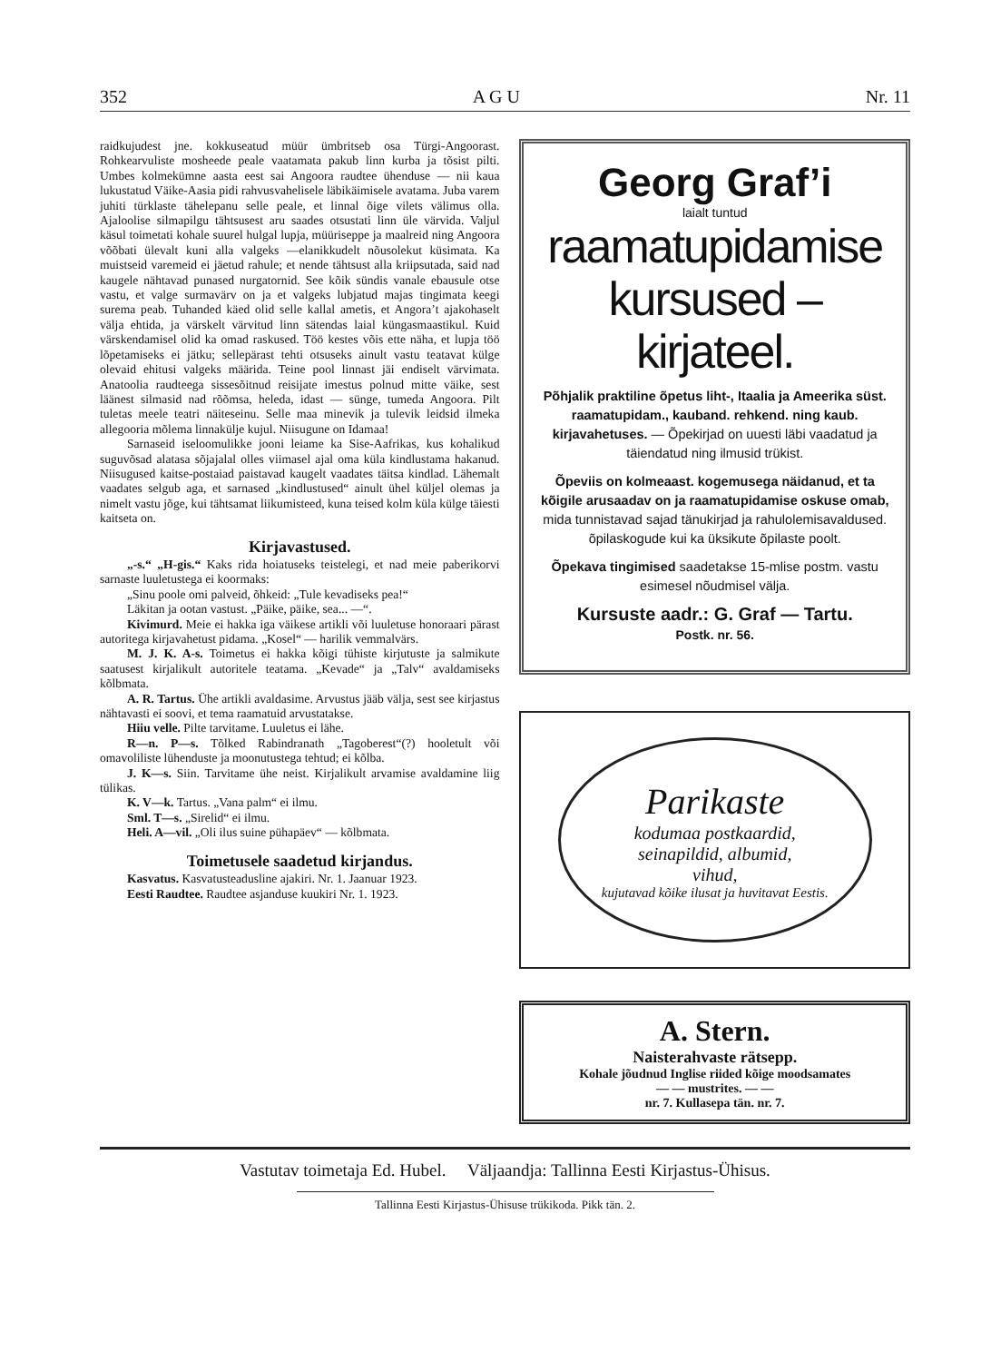352 A G U Nr. 11
raidkujudest jne. kokkuseatud müür ümbritseb osa Türgi-Angoorast. Rohkearvuliste mosheede peale vaatamata pakub linn kurba ja tõsist pilti. Umbes kolmekümne aasta eest sai Angoora raudtee ühenduse — nii kaua lukustatud Väike-Aasia pidi rahvusvahelisele läbikäimisele avatama. Juba varem juhiti türklaste tähelepanu selle peale, et linnal õige vilets välimus olla. Ajaloolise silmapilgu tähtsusest aru saades otsustati linn üle värvida. Valjul käsul toimetati kohale suurel hulgal lupja, müüriseppe ja maalreid ning Angoora võõbati ülevalt kuni alla valgeks —elanikkudelt nõusolekut küsimata. Ka muistseid varemeid ei jäetud rahule; et nende tähtsust alla kriipsutada, said nad kaugele nähtavad punased nurgatornid. See kõik sündis vanale ebausule otse vastu, et valge surmavärv on ja et valgeks lubjatud majas tingimata keegi surema peab. Tuhanded käed olid selle kallal ametis, et Angora’t ajakohaselt välja ehtida, ja värskelt värvitud linn sätendas laial küngasmaastikul. Kuid värskendamisel olid ka omad raskused. Töö kestes võis ette näha, et lupja töö lõpetamiseks ei jätku; sellepärast tehti otsuseks ainult vastu teatavat külge olevaid ehitusi valgeks määrida. Teine pool linnast jäi endiselt värvimata. Anatoolia raudteega sissesõitnud reisijate imestus polnud mitte väike, sest läänest silmasid nad rõõmsa, heleda, idast — sünge, tumeda Angoora. Pilt tuletas meele teatri näiteseinu. Selle maa minevik ja tulevik leidsid ilmeka allegooria mõlema linnakülje kujul. Niisugune on Idamaa!
Sarnaseid iseloomulikke jooni leiame ka Sise-Aafrikas, kus kohalikud suguvõsad alatasa sõjajalal olles viimasel ajal oma küla kindlustama hakanud. Niisugused kaitse-postaiad paistavad kaugelt vaadates täitsa kindlad. Lähemalt vaadates selgub aga, et sarnased „kindlustused“ ainult ühel küljel olemas ja nimelt vastu jõge, kui tähtsamat liikumisteed, kuna teised kolm küla külge täiesti kaitseta on.
Kirjavastused.
„-s.“ „H-gis.“ Kaks rida hoiatuseks teistelegi, et nad meie paberikorvi sarnaste luuletustega ei koormaks:
„Sinu poole omi palveid, õhkeid: „Tule kevadiseks pea!“
Läkitan ja ootan vastust. „Päike, päike, sea... —“.
Kivimurd. Meie ei hakka iga väikese artikli või luuletuse honoraari pärast autoritega kirjavahetust pidama. „Kosel“ — harilik vemmalvärs.
M. J. K. A-s. Toimetus ei hakka kõigi tühiste kirjutuste ja salmikute saatusest kirjalikult autoritele teatama. „Kevade“ ja „Talv“ avaldamiseks kõlbmata.
A. R. Tartus. Ühe artikli avaldasime. Arvustus jääb välja, sest see kirjastus nähtavasti ei soovi, et tema raamatuid arvustatakse.
Hiiu velle. Pilte tarvitame. Luuletus ei lähe.
R—n. P—s. Tõlked Rabindranath „Tagoberest“(?) hooletult või omavoliliste lühenduste ja moonutustega tehtud; ei kõlba.
J. K—s. Siin. Tarvitame ühe neist. Kirjalikult arvamise avaldamine liig tülikas.
K. V—k. Tartus. „Vana palm“ ei ilmu.
Sml. T—s. „Sirelid“ ei ilmu.
Heli. A—vil. „Oli ilus suine pühapäev“ — kõlbmata.
Toimetusele saadetud kirjandus.
Kasvatus. Kasvatusteadusline ajakiri. Nr. 1. Jaanuar 1923.
Eesti Raudtee. Raudtee asjanduse kuukiri Nr. 1. 1923.
Georg Graf’i
laialt tuntud
raamatupidamise
kursused – kirjateel.
Põhjalik praktiline õpetus liht-, Itaalia ja Ameerika süst. raamatupidam., kauband. rehkend. ning kaub. kirjavahetuses. — Õpekirjad on uuesti läbi vaadatud ja täiendatud ning ilmusid trükist.
Õpeviis on kolmeaast. kogemusega näidanud, et ta kõigile arusaadav on ja raamatupidamise oskuse omab, mida tunnistavad sajad tänukirjad ja rahulolemisavaldused. õpilaskogude kui ka üksikute õpilaste poolt.
Õpekava tingimised saadetakse 15-mlise postm. vastu esimesel nõudmisel välja.
Kursuste aadr.: G. Graf — Tartu.
Postk. nr. 56.
Parikaste
kodumaa postkaardid,
seinapildid, albumid,
vihud,
kujutavad kõike ilusat ja huvitavat Eestis.
A. Stern.
Naisterahvaste rätsepp.
Kohale jõudnud Inglise riided kõige moodsamates
— — mustrites. — —
nr. 7. Kullasepa tän. nr. 7.
Vastutav toimetaja Ed. Hubel. Väljaandja: Tallinna Eesti Kirjastus-Ühisus.
Tallinna Eesti Kirjastus-Ühisuse trükikoda. Pikk tän. 2.